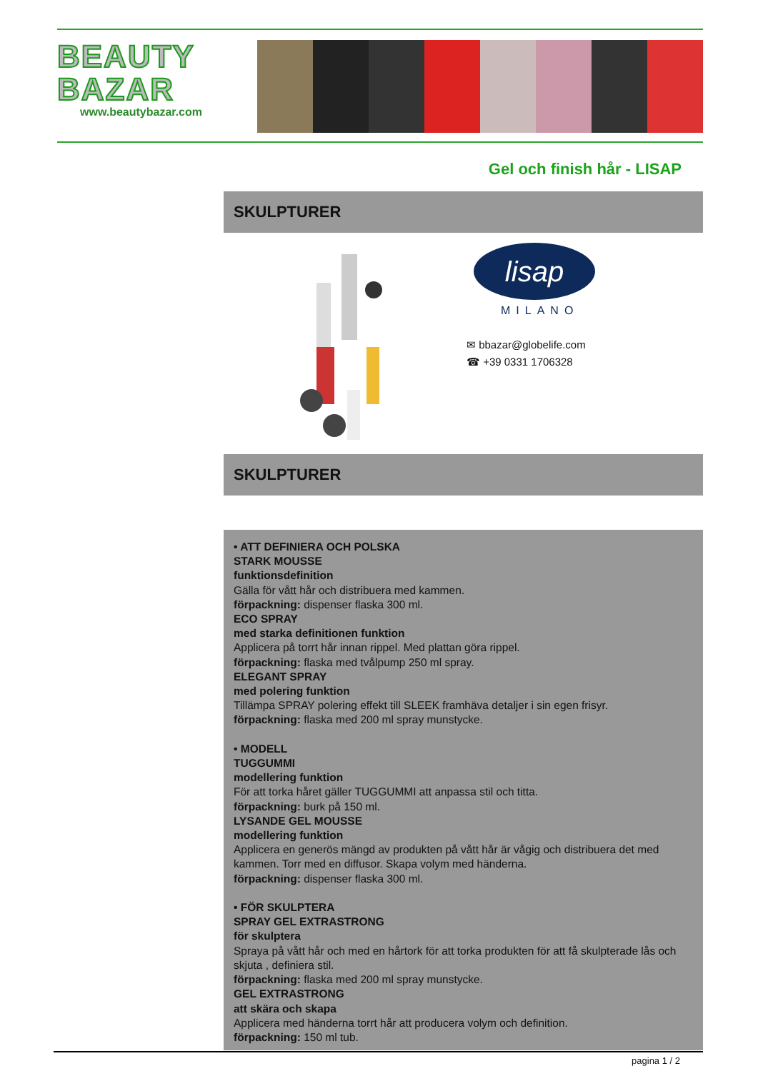BEAUTY
BAZAR
www.beautybazar.com
Gel och finish hår - LISAP
SKULPTURER
lisap
MILANO
✉ bbazar@globelife.com
☎ +39 0331 1706328
SKULPTURER
• ATT DEFINIERA OCH POLSKA
STARK MOUSSE
funktionsdefinition
Gälla för vått hår och distribuera med kammen.
förpackning: dispenser flaska 300 ml.
ECO SPRAY
med starka definitionen funktion
Applicera på torrt hår innan rippel. Med plattan göra rippel.
förpackning: flaska med tvålpump 250 ml spray.
ELEGANT SPRAY
med polering funktion
Tillämpa SPRAY polering effekt till SLEEK framhäva detaljer i sin egen frisyr.
förpackning: flaska med 200 ml spray munstycke.
• MODELL
TUGGUMMI
modellering funktion
För att torka håret gäller TUGGUMMI att anpassa stil och titta.
förpackning: burk på 150 ml.
LYSANDE GEL MOUSSE
modellering funktion
Applicera en generös mängd av produkten på vått hår är vågig och distribuera det med kammen. Torr med en diffusor. Skapa volym med händerna.
förpackning: dispenser flaska 300 ml.
• FÖR SKULPTERA
SPRAY GEL EXTRASTRONG
för skulptera
Spraya på vått hår och med en hårtork för att torka produkten för att få skulpterade lås och skjuta , definiera stil.
förpackning: flaska med 200 ml spray munstycke.
GEL EXTRASTRONG
att skära och skapa
Applicera med händerna torrt hår att producera volym och definition.
förpackning: 150 ml tub.
pagina 1 / 2